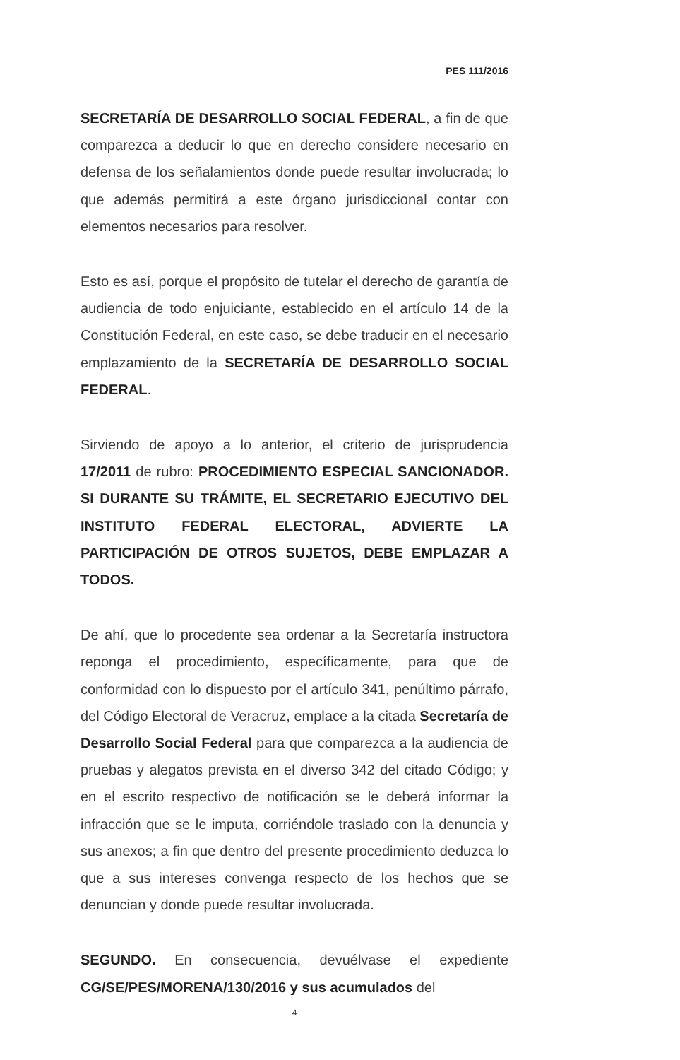PES 111/2016
SECRETARÍA DE DESARROLLO SOCIAL FEDERAL, a fin de que comparezca a deducir lo que en derecho considere necesario en defensa de los señalamientos donde puede resultar involucrada; lo que además permitirá a este órgano jurisdiccional contar con elementos necesarios para resolver.
Esto es así, porque el propósito de tutelar el derecho de garantía de audiencia de todo enjuiciante, establecido en el artículo 14 de la Constitución Federal, en este caso, se debe traducir en el necesario emplazamiento de la SECRETARÍA DE DESARROLLO SOCIAL FEDERAL.
Sirviendo de apoyo a lo anterior, el criterio de jurisprudencia 17/2011 de rubro: PROCEDIMIENTO ESPECIAL SANCIONADOR. SI DURANTE SU TRÁMITE, EL SECRETARIO EJECUTIVO DEL INSTITUTO FEDERAL ELECTORAL, ADVIERTE LA PARTICIPACIÓN DE OTROS SUJETOS, DEBE EMPLAZAR A TODOS.
De ahí, que lo procedente sea ordenar a la Secretaría instructora reponga el procedimiento, específicamente, para que de conformidad con lo dispuesto por el artículo 341, penúltimo párrafo, del Código Electoral de Veracruz, emplace a la citada Secretaría de Desarrollo Social Federal para que comparezca a la audiencia de pruebas y alegatos prevista en el diverso 342 del citado Código; y en el escrito respectivo de notificación se le deberá informar la infracción que se le imputa, corriéndole traslado con la denuncia y sus anexos; a fin que dentro del presente procedimiento deduzca lo que a sus intereses convenga respecto de los hechos que se denuncian y donde puede resultar involucrada.
SEGUNDO. En consecuencia, devuélvase el expediente CG/SE/PES/MORENA/130/2016 y sus acumulados del
4